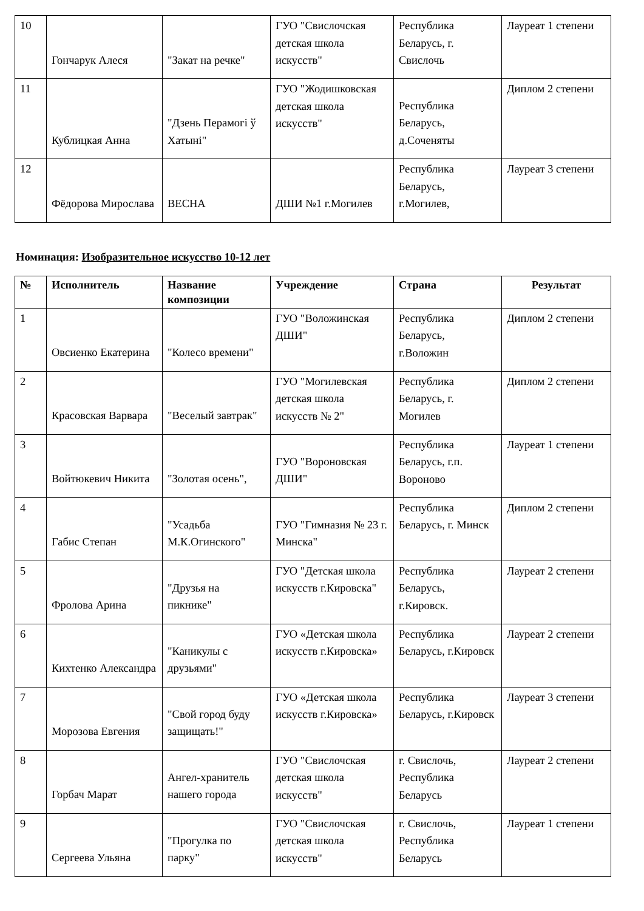| 10 | Гончарук Алеся | "Закат на речке" | ГУО "Свислочская детская школа искусств" | Республика Беларусь, г. Свислочь | Лауреат 1 степени |
| 11 | Кублицкая Анна | "Дзень Перамогі ў Хатыні" | ГУО "Жодишковская детская школа искусств" | Республика Беларусь, д.Соченяты | Диплом 2 степени |
| 12 | Фёдорова Мирослава | ВЕСНА | ДШИ №1 г.Могилев | Республика Беларусь, г.Могилев, | Лауреат 3 степени |
Номинация: Изобразительное искусство 10-12 лет
| № | Исполнитель | Название композиции | Учреждение | Страна | Результат |
| --- | --- | --- | --- | --- | --- |
| 1 | Овсиенко Екатерина | "Колесо времени" | ГУО "Воложинская ДШИ" | Республика Беларусь, г.Воложин | Диплом 2 степени |
| 2 | Красовская Варвара | "Веселый завтрак" | ГУО "Могилевская детская школа искусств № 2" | Республика Беларусь, г. Могилев | Диплом 2 степени |
| 3 | Войтюкевич Никита | "Золотая осень", | ГУО "Вороновская ДШИ" | Республика Беларусь, г.п. Вороново | Лауреат 1 степени |
| 4 | Габис Степан | "Усадьба М.К.Огинского" | ГУО "Гимназия № 23 г. Минска" | Республика Беларусь, г. Минск | Диплом 2 степени |
| 5 | Фролова Арина | "Друзья на пикнике" | ГУО "Детская школа искусств г.Кировска" | Республика Беларусь, г.Кировск. | Лауреат 2 степени |
| 6 | Кихтенко Александра | "Каникулы с друзьями" | ГУО «Детская школа искусств г.Кировска» | Республика Беларусь, г.Кировск | Лауреат 2 степени |
| 7 | Морозова Евгения | "Свой город буду защищать!" | ГУО «Детская школа искусств г.Кировска» | Республика Беларусь, г.Кировск | Лауреат 3 степени |
| 8 | Горбач Марат | Ангел-хранитель нашего города | ГУО "Свислочская детская школа искусств" | г. Свислочь, Республика Беларусь | Лауреат 2 степени |
| 9 | Сергеева Ульяна | "Прогулка по парку" | ГУО "Свислочская детская школа искусств" | г. Свислочь, Республика Беларусь | Лауреат 1 степени |